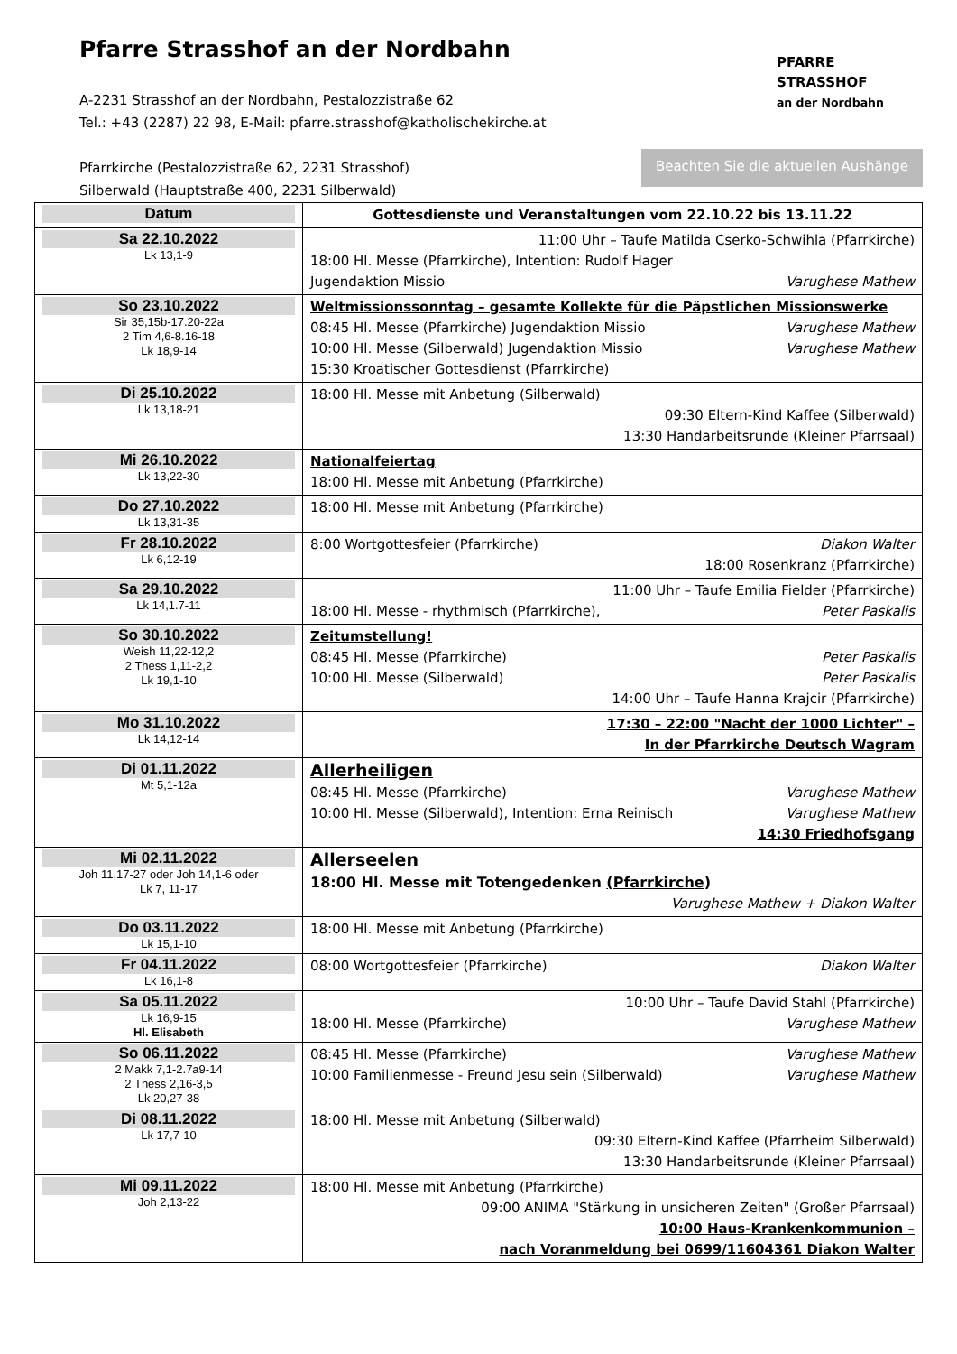Pfarre Strasshof an der Nordbahn
A-2231 Strasshof an der Nordbahn, Pestalozzistraße 62
Tel.: +43 (2287) 22 98, E-Mail: pfarre.strasshof@katholischekirche.at
Pfarrkirche (Pestalozzistraße 62, 2231 Strasshof)
Silberwald (Hauptstraße 400, 2231 Silberwald)
PFARRE
STRASSHOF
an der Nordbahn
Beachten Sie die aktuellen Aushänge
| Datum | Gottesdienste und Veranstaltungen vom 22.10.22 bis 13.11.22 |
| Sa 22.10.2022 Lk 13,1-9 | 11:00 Uhr – Taufe Matilda Cserko-Schwihla (Pfarrkirche) 18:00 Hl. Messe (Pfarrkirche), Intention: Rudolf Hager Jugendaktion Missio Varughese Mathew |
| So 23.10.2022 Sir 35,15b-17.20-22a 2 Tim 4,6-8.16-18 Lk 18,9-14 | Weltmissionssonntag – gesamte Kollekte für die Päpstlichen Missionswerke 08:45 Hl. Messe (Pfarrkirche) Jugendaktion Missio Varughese Mathew 10:00 Hl. Messe (Silberwald) Jugendaktion Missio Varughese Mathew 15:30 Kroatischer Gottesdienst (Pfarrkirche) |
| Di 25.10.2022 Lk 13,18-21 | 18:00 Hl. Messe mit Anbetung (Silberwald) 09:30 Eltern-Kind Kaffee (Silberwald) 13:30 Handarbeitsrunde (Kleiner Pfarrsaal) |
| Mi 26.10.2022 Lk 13,22-30 | Nationalfeiertag 18:00 Hl. Messe mit Anbetung (Pfarrkirche) |
| Do 27.10.2022 Lk 13,31-35 | 18:00 Hl. Messe mit Anbetung (Pfarrkirche) |
| Fr 28.10.2022 Lk 6,12-19 | 8:00 Wortgottesfeier (Pfarrkirche) Diakon Walter 18:00 Rosenkranz (Pfarrkirche) |
| Sa 29.10.2022 Lk 14,1.7-11 | 11:00 Uhr – Taufe Emilia Fielder (Pfarrkirche) 18:00 Hl. Messe - rhythmisch (Pfarrkirche), Peter Paskalis |
| So 30.10.2022 Weish 11,22-12,2 2 Thess 1,11-2,2 Lk 19,1-10 | Zeitumstellung! 08:45 Hl. Messe (Pfarrkirche) Peter Paskalis 10:00 Hl. Messe (Silberwald) Peter Paskalis 14:00 Uhr – Taufe Hanna Krajcir (Pfarrkirche) |
| Mo 31.10.2022 Lk 14,12-14 | 17:30 – 22:00 "Nacht der 1000 Lichter" – In der Pfarrkirche Deutsch Wagram |
| Di 01.11.2022 Mt 5,1-12a | Allerheiligen 08:45 Hl. Messe (Pfarrkirche) Varughese Mathew 10:00 Hl. Messe (Silberwald), Intention: Erna Reinisch Varughese Mathew 14:30 Friedhofsgang |
| Mi 02.11.2022 Joh 11,17-27 oder Joh 14,1-6 oder Lk 7, 11-17 | Allerseelen 18:00 Hl. Messe mit Totengedenken (Pfarrkirche ) Varughese Mathew + Diakon Walter |
| Do 03.11.2022 Lk 15,1-10 | 18:00 Hl. Messe mit Anbetung (Pfarrkirche) |
| Fr 04.11.2022 Lk 16,1-8 | 08:00 Wortgottesfeier (Pfarrkirche) Diakon Walter |
| Sa 05.11.2022 Lk 16,9-15 Hl. Elisabeth | 10:00 Uhr – Taufe David Stahl (Pfarrkirche) 18:00 Hl. Messe (Pfarrkirche) Varughese Mathew |
| So 06.11.2022 2 Makk 7,1-2.7a9-14 2 Thess 2,16-3,5 Lk 20,27-38 | 08:45 Hl. Messe (Pfarrkirche) Varughese Mathew 10:00 Familienmesse - Freund Jesu sein (Silberwald) Varughese Mathew |
| Di 08.11.2022 Lk 17,7-10 | 18:00 Hl. Messe mit Anbetung (Silberwald) 09:30 Eltern-Kind Kaffee (Pfarrheim Silberwald) 13:30 Handarbeitsrunde (Kleiner Pfarrsaal) |
| Mi 09.11.2022 Joh 2,13-22 | 18:00 Hl. Messe mit Anbetung (Pfarrkirche) 09:00 ANIMA "Stärkung in unsicheren Zeiten" (Großer Pfarrsaal) 10:00 Haus-Krankenkommunion – nach Voranmeldung bei 0699/11604361 Diakon Walter |